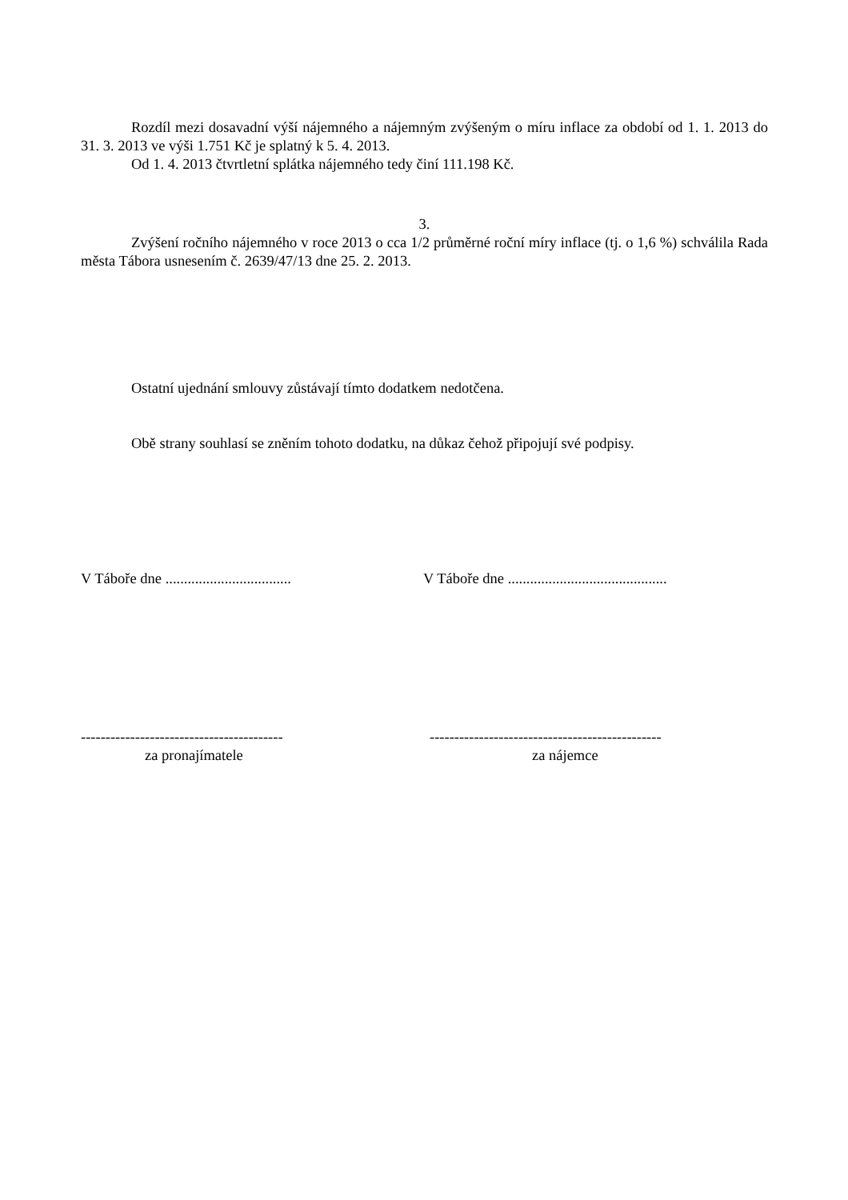Rozdíl mezi dosavadní výší nájemného a nájemným zvýšeným o míru inflace za období od 1. 1. 2013 do 31. 3. 2013 ve výši 1.751 Kč je splatný k 5. 4. 2013.
Od 1. 4. 2013 čtvrtletní splátka nájemného tedy činí 111.198 Kč.
3.
Zvýšení ročního nájemného v roce 2013 o cca 1/2 průměrné roční míry inflace (tj. o 1,6 %) schválila Rada města Tábora usnesením č. 2639/47/13 dne 25. 2. 2013.
Ostatní ujednání smlouvy zůstávají tímto dodatkem nedotčena.
Obě strany souhlasí se zněním tohoto dodatku, na důkaz čehož připojují své podpisy.
V Táboře dne ..................................
V Táboře dne ...........................................
-----------------------------------------
-----------------------------------------------
za pronajímatele za nájemce